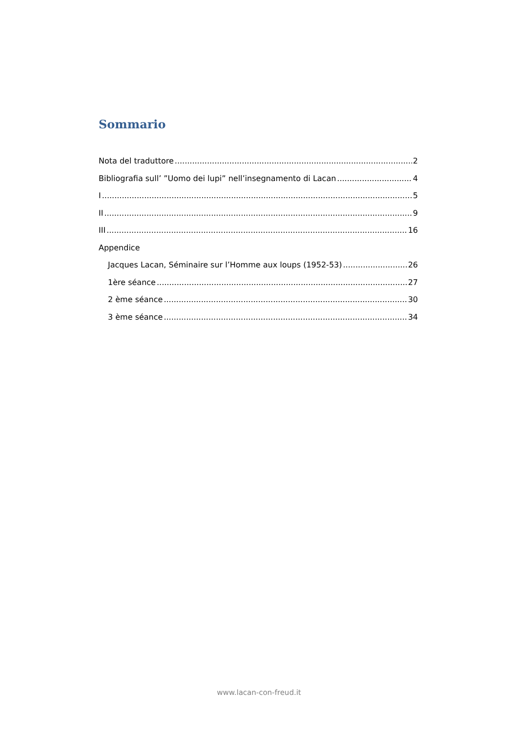Sommario
Nota del traduttore 2
Bibliografia sull’ ”Uomo dei lupi” nell’insegnamento di Lacan 4
I 5
II 9
III 16
Appendice
Jacques Lacan, Séminaire sur l’Homme aux loups (1952-53) 26
1ère séance 27
2 ème séance 30
3 ème séance 34
www.lacan-con-freud.it